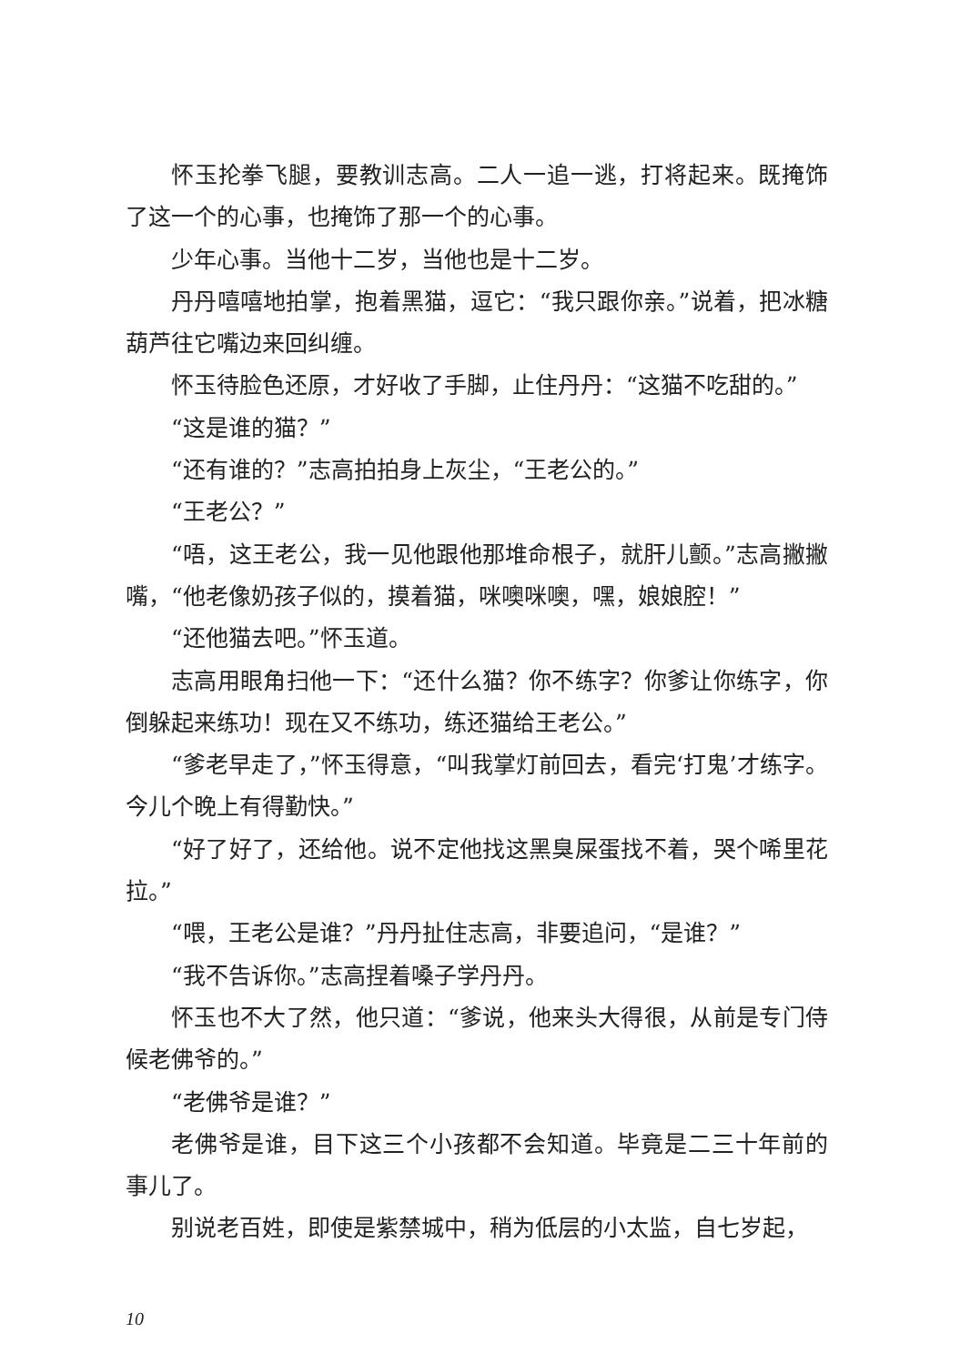怀玉抡拳飞腿，要教训志高。二人一追一逃，打将起来。既掩饰了这一个的心事，也掩饰了那一个的心事。
少年心事。当他十二岁，当他也是十二岁。
丹丹嘻嘻地拍掌，抱着黑猫，逗它：“我只跟你亲。”说着，把冰糖葫芦往它嘴边来回纠缠。
怀玉待脸色还原，才好收了手脚，止住丹丹：“这猫不吃甜的。”
“这是谁的猫？”
“还有谁的？”志高拍拍身上灰尘，“王老公的。”
“王老公？”
“唔，这王老公，我一见他跟他那堆命根子，就肝儿颤。”志高撇撇嘴，“他老像奶孩子似的，摸着猫，咪噢咪噢，嘿，娘娘腔！”
“还他猫去吧。”怀玉道。
志高用眼角扫他一下：“还什么猫？你不练字？你爹让你练字，你倒躲起来练功！现在又不练功，练还猫给王老公。”
“爹老早走了，”怀玉得意，“叫我掌灯前回去，看完‘打鬼’才练字。今儿个晚上有得勤快。”
“好了好了，还给他。说不定他找这黑臭屎蛋找不着，哭个唏里花拉。”
“喂，王老公是谁？”丹丹扯住志高，非要追问，“是谁？”
“我不告诉你。”志高捏着嗓子学丹丹。
怀玉也不大了然，他只道：“爹说，他来头大得很，从前是专门侍候老佛爷的。”
“老佛爷是谁？”
老佛爷是谁，目下这三个小孩都不会知道。毕竟是二三十年前的事儿了。
别说老百姓，即使是紫禁城中，稍为低层的小太监，自七岁起，
10